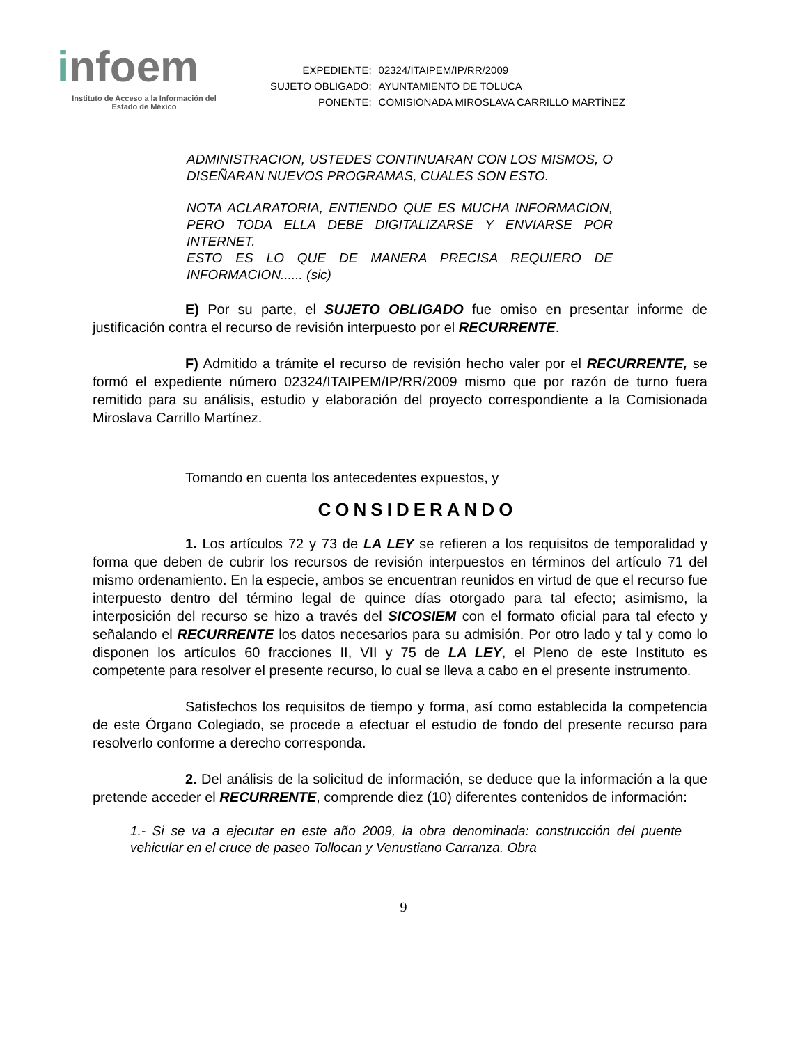infoem
Instituto de Acceso a la Información del
Estado de México
| EXPEDIENTE: | 02324/ITAIPEM/IP/RR/2009 |
| SUJETO OBLIGADO: | AYUNTAMIENTO DE TOLUCA |
| PONENTE: | COMISIONADA MIROSLAVA CARRILLO MARTÍNEZ |
ADMINISTRACION, USTEDES CONTINUARAN CON LOS MISMOS, O DISEÑARAN NUEVOS PROGRAMAS, CUALES SON ESTO.
NOTA ACLARATORIA, ENTIENDO QUE ES MUCHA INFORMACION, PERO TODA ELLA DEBE DIGITALIZARSE Y ENVIARSE POR INTERNET.
ESTO ES LO QUE DE MANERA PRECISA REQUIERO DE INFORMACION...... (sic)
E) Por su parte, el SUJETO OBLIGADO fue omiso en presentar informe de justificación contra el recurso de revisión interpuesto por el RECURRENTE.
F) Admitido a trámite el recurso de revisión hecho valer por el RECURRENTE, se formó el expediente número 02324/ITAIPEM/IP/RR/2009 mismo que por razón de turno fuera remitido para su análisis, estudio y elaboración del proyecto correspondiente a la Comisionada Miroslava Carrillo Martínez.
Tomando en cuenta los antecedentes expuestos, y
CONSIDERANDO
1. Los artículos 72 y 73 de LA LEY se refieren a los requisitos de temporalidad y forma que deben de cubrir los recursos de revisión interpuestos en términos del artículo 71 del mismo ordenamiento. En la especie, ambos se encuentran reunidos en virtud de que el recurso fue interpuesto dentro del término legal de quince días otorgado para tal efecto; asimismo, la interposición del recurso se hizo a través del SICOSIEM con el formato oficial para tal efecto y señalando el RECURRENTE los datos necesarios para su admisión. Por otro lado y tal y como lo disponen los artículos 60 fracciones II, VII y 75 de LA LEY, el Pleno de este Instituto es competente para resolver el presente recurso, lo cual se lleva a cabo en el presente instrumento.
Satisfechos los requisitos de tiempo y forma, así como establecida la competencia de este Órgano Colegiado, se procede a efectuar el estudio de fondo del presente recurso para resolverlo conforme a derecho corresponda.
2. Del análisis de la solicitud de información, se deduce que la información a la que pretende acceder el RECURRENTE, comprende diez (10) diferentes contenidos de información:
1.- Si se va a ejecutar en este año 2009, la obra denominada: construcción del puente vehicular en el cruce de paseo Tollocan y Venustiano Carranza. Obra
9